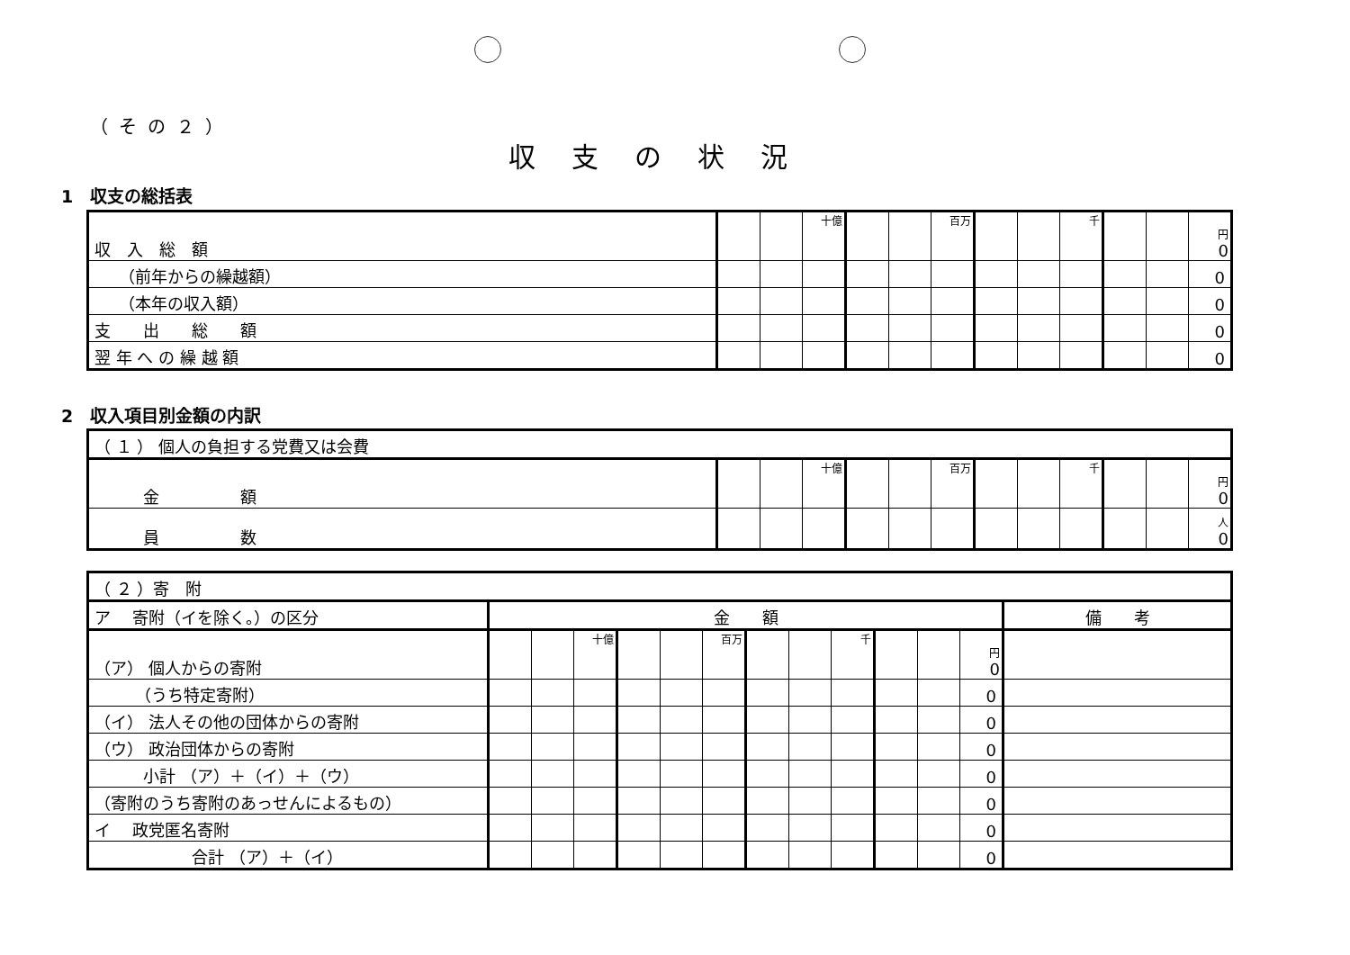（その２）
収支の状況
1　収支の総括表
| 収 入 総 額 | | | 十億 | | | 百万 | | | 千 | | | 円 0 |
| （前年からの繰越額） | | | | | | | | | | | | 0 |
| （本年の収入額） | | | | | | | | | | | | 0 |
| 支 出 総 額 | | | | | | | | | | | | 0 |
| 翌 年 へ の 繰 越 額 | | | | | | | | | | | | 0 |
2　収入項目別金額の内訳
| （ １ ） 個人の負担する党費又は会費 | | | | | | | | | | | | |
| 金 額 | | | 十億 | | | 百万 | | | 千 | | | 円 0 |
| 員 数 | | | | | | | | | | | | 人 0 |
| （ ２ ）寄 附 | | | | | | | | | | | | | |
| ア 寄附（イを除く。）の区分 | 金 額 | | | | | | | | | | | | 備 考 |
| （ア） 個人からの寄附 | | | 十億 | | | 百万 | | | 千 | | | 円 0 | |
| （うち特定寄附） | | | | | | | | | | | | 0 | |
| （イ） 法人その他の団体からの寄附 | | | | | | | | | | | | 0 | |
| （ウ） 政治団体からの寄附 | | | | | | | | | | | | 0 | |
| 小計 （ア）＋（イ）＋（ウ） | | | | | | | | | | | | 0 | |
| （寄附のうち寄附のあっせんによるもの） | | | | | | | | | | | | 0 | |
| イ 政党匿名寄附 | | | | | | | | | | | | 0 | |
| 合計 （ア）＋（イ） | | | | | | | | | | | | 0 | |